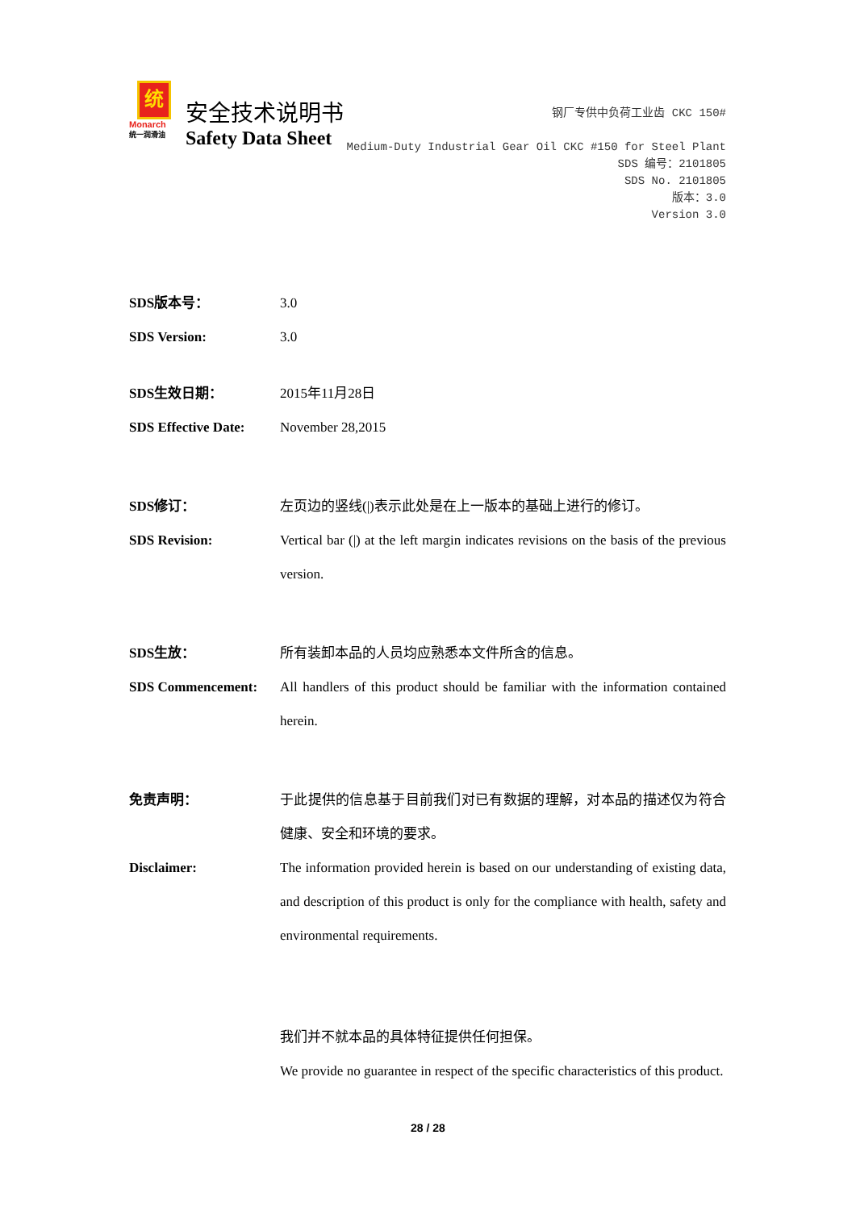统
Monarch
统一润滑油
安全技术说明书
Safety Data Sheet
钢厂专供中负荷工业齿 CKC 150#
Medium-Duty Industrial Gear Oil CKC #150 for Steel Plant
SDS 编号：2101805
SDS No. 2101805
版本：3.0
Version 3.0
SDS版本号： 3.0
SDS Version: 3.0
SDS生效日期： 2015年11月28日
SDS Effective Date:
November 28,2015
SDS修订： 左页边的竖线(|)表示此处是在上一版本的基础上进行的修订。
SDS Revision: Vertical bar (|) at the left margin indicates revisions on the basis of the previous version.
SDS生放： 所有装卸本品的人员均应熟悉本文件所含的信息。
SDS Commencement: All handlers of this product should be familiar with the information contained herein.
免责声明： 于此提供的信息基于目前我们对已有数据的理解，对本品的描述仅为符合健康、安全和环境的要求。
Disclaimer: The information provided herein is based on our understanding of existing data, and description of this product is only for the compliance with health, safety and environmental requirements.
我们并不就本品的具体特征提供任何担保。
We provide no guarantee in respect of the specific characteristics of this product.
28 / 28